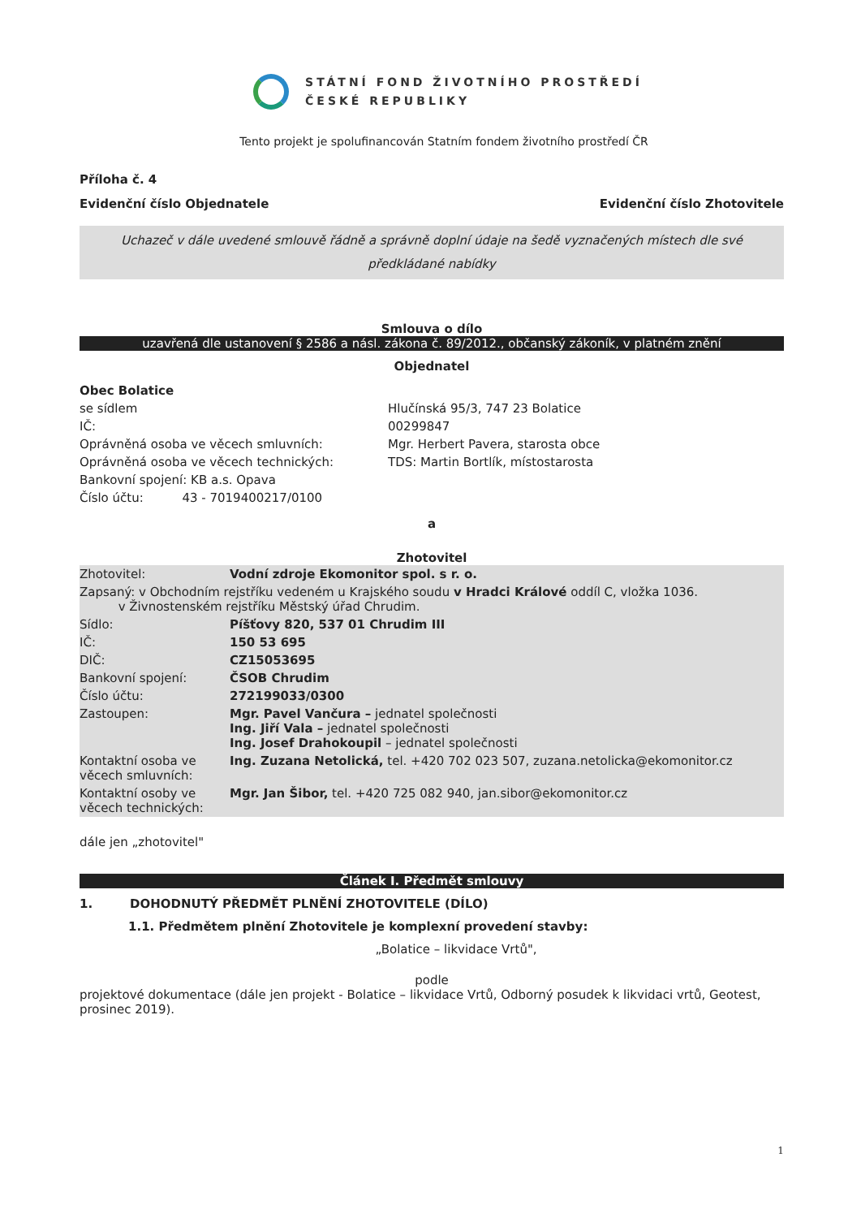STÁTNÍ FOND ŽIVOTNÍHO PROSTŘEDÍ
ČESKÉ REPUBLIKY
Tento projekt je spolufinancován Statním fondem životního prostředí ČR
Příloha č. 4
Evidenční číslo Objednatele Evidenční číslo Zhotovitele
Uchazeč v dále uvedené smlouvě řádně a správně doplní údaje na šedě vyznačených místech dle své předkládané nabídky
Smlouva o dílo
uzavřená dle ustanovení § 2586 a násl. zákona č. 89/2012., občanský zákoník, v platném znění
Objednatel
| Obec Bolatice | |
| se sídlem | Hlučínská 95/3, 747 23 Bolatice |
| IČ: | 00299847 |
| Oprávněná osoba ve věcech smluvních: | Mgr. Herbert Pavera, starosta obce |
| Oprávněná osoba ve věcech technických: | TDS: Martin Bortlík, místostarosta |
| Bankovní spojení: KB a.s. Opava | |
| Číslo účtu: 43 - 7019400217/0100 | |
a
Zhotovitel
| Zhotovitel: | Vodní zdroje Ekomonitor spol. s r. o. |
| Zapsaný: v Obchodním rejstříku vedeném u Krajského soudu v Hradci Králové oddíl C, vložka 1036. v Živnostenském rejstříku Městský úřad Chrudim. | |
| Sídlo: | Píšťovy 820, 537 01 Chrudim III |
| IČ: | 150 53 695 |
| DIČ: | CZ15053695 |
| Bankovní spojení: | ČSOB Chrudim |
| Číslo účtu: | 272199033/0300 |
| Zastoupen: | Mgr. Pavel Vančura – jednatel společnosti Ing. Jiří Vala – jednatel společnosti Ing. Josef Drahokoupil – jednatel společnosti |
| Kontaktní osoba ve věcech smluvních: | Ing. Zuzana Netolická, tel. +420 702 023 507, zuzana.netolicka@ekomonitor.cz |
| Kontaktní osoby ve věcech technických: | Mgr. Jan Šibor, tel. +420 725 082 940, jan.sibor@ekomonitor.cz |
dále jen „zhotovitel"
Článek I. Předmět smlouvy
1. DOHODNUTÝ PŘEDMĚT PLNĚNÍ ZHOTOVITELE (DÍLO)
1.1. Předmětem plnění Zhotovitele je komplexní provedení stavby:
„Bolatice – likvidace Vrtů",
podle
projektové dokumentace (dále jen projekt - Bolatice – likvidace Vrtů, Odborný posudek k likvidaci vrtů, Geotest, prosinec 2019).
1